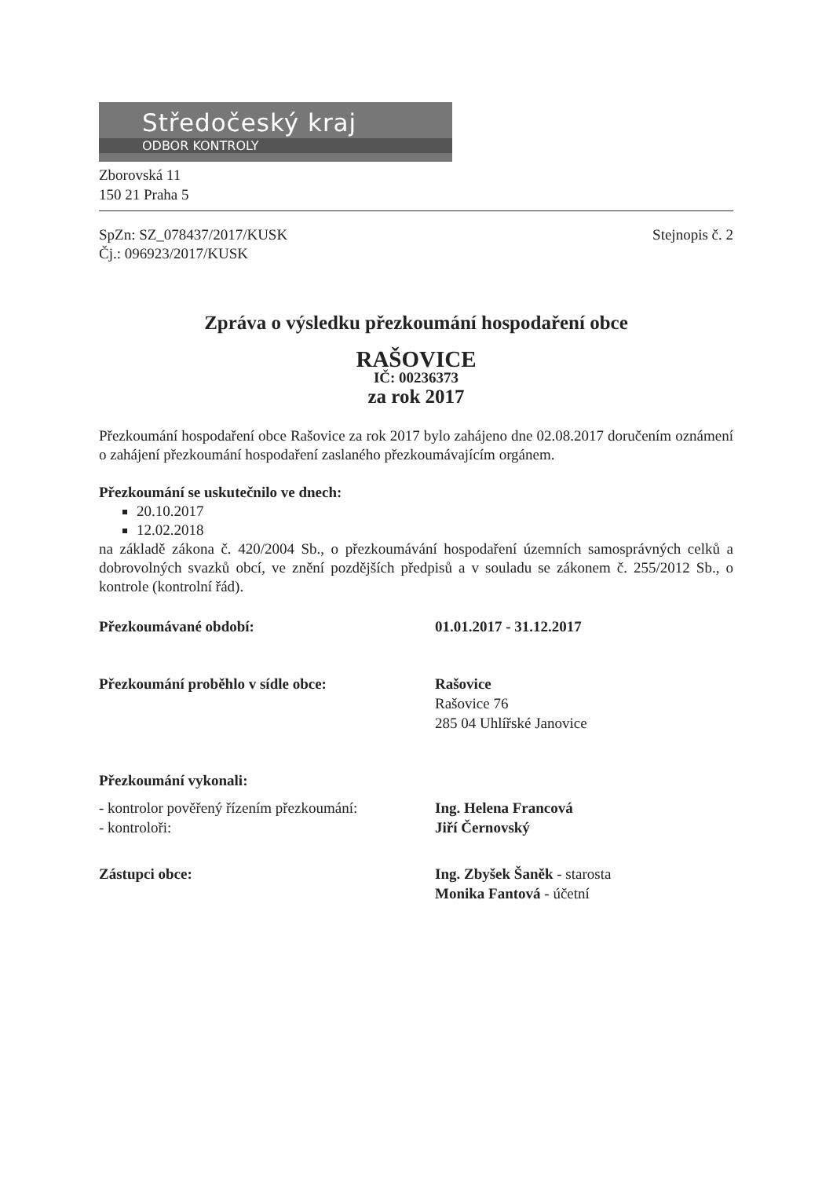Středočeský kraj
ODBOR KONTROLY
Zborovská 11
150 21 Praha 5
SpZn: SZ_078437/2017/KUSK
Čj.: 096923/2017/KUSK
Stejnopis č. 2
Zpráva o výsledku přezkoumání hospodaření obce
RAŠOVICE
IČ: 00236373
za rok 2017
Přezkoumání hospodaření obce Rašovice za rok 2017 bylo zahájeno dne 02.08.2017 doručením oznámení o zahájení přezkoumání hospodaření zaslaného přezkoumávajícím orgánem.
Přezkoumání se uskutečnilo ve dnech:
20.10.2017
12.02.2018
na základě zákona č. 420/2004 Sb., o přezkoumávání hospodaření územních samosprávných celků a dobrovolných svazků obcí, ve znění pozdějších předpisů a v souladu se zákonem č. 255/2012 Sb., o kontrole (kontrolní řád).
Přezkoumávané období: 01.01.2017 - 31.12.2017
Přezkoumání proběhlo v sídle obce: Rašovice
Rašovice 76
285 04 Uhlířské Janovice
Přezkoumání vykonali:
- kontrolor pověřený řízením přezkoumání:
- kontroloři:
Ing. Helena Francová
Jiří Černovský
Zástupci obce: Ing. Zbyšek Šaněk - starosta
Monika Fantová - účetní